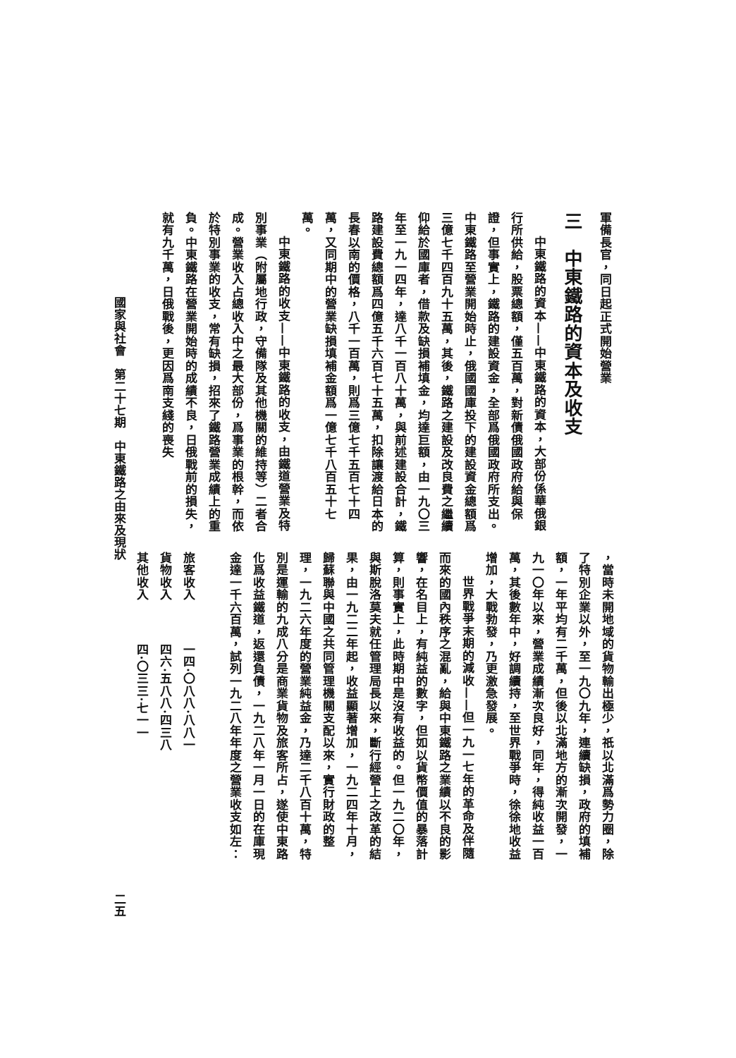軍備長官，同日起正式開始營業
三　中東鐵路的資本及收支
中東鐵路的資本——中東鐵路的資本，大部份係華俄銀行所供給，股票總額，僅五百萬，對新債俄國政府給與保證，但事實上，鐵路的建設資金，全部爲俄國政府所支出。中東鐵路至營業開始時止，俄國國庫投下的建設資金總額爲三億七千四百九十五萬，其後，鐵路之建設及改良費之繼續仰給於國庫者，借款及缺損補填金，均達巨額，由一九〇三年至一九一四年，達八千一百八十萬，與前述建設合計，鐵路建設費總額爲四億五千六百七十五萬，扣除讓渡給日本的長春以南的價格，八千一百萬，則爲三億七千五百七十四萬，又同期中的營業缺損填補金額爲一億七千八百五十七萬。
中東鐵路的收支——中東鐵路的收支，由鐵道營業及特別事業（附屬地行政，守備隊及其他機關的維持等）二者合成。營業收入占總收入中之最大部份，爲事業的根幹，而依於特別事業的收支，常有缺損，招來了鐵路營業成績上的重負。中東鐵路在營業開始時的成績不良，日俄戰前的損失，就有九千萬，日俄戰後，更因爲南支綫的喪失
，當時未開地域的貨物輸出極少，祇以北滿爲勢力圈，除了特別企業以外，至一九〇九年，連續缺損，政府的填補額，一年平均有二千萬，但後以北滿地方的漸次開發，一九一〇年以來，營業成績漸次良好，同年，得純收益一百萬，其後數年中，好調續持，至世界戰爭時，徐徐地收益增加，大戰勃發，乃更激急發展。
世界戰爭末期的減收——但一九一七年的革命及伴隨而來的國內秩序之混亂，給與中東鐵路之業績以不良的影響，在名目上，有純益的數字，但如以貨幣價值的暴落計算，則事實上，此時期中是沒有收益的。但一九二〇年，與斯脫洛莫夫就任管理局長以來，斷行經營上之改革的結果，由一九二二年起，收益顯著增加，一九二四年十月，歸蘇聯與中國之共同管理機關支配以來，實行財政的整理，一九二六年度的營業純益金，乃達二千八百十萬，特別是運輸的九成八分是商業貨物及旅客所占，遂使中東路化爲收益鐵道，返還負債，一九二八年一月一日的在庫現金達一千六百萬，試列一九二八年年度之營業收支如左：
| 旅客收入 | 一四·〇八八·八八一 |
| 貨物收入 | 四六·五八八·四三八 |
| 其他收入 | 四·〇三三·七一一 |
國家與社會　第二十七期　中東鐵路之由來及現狀 二五